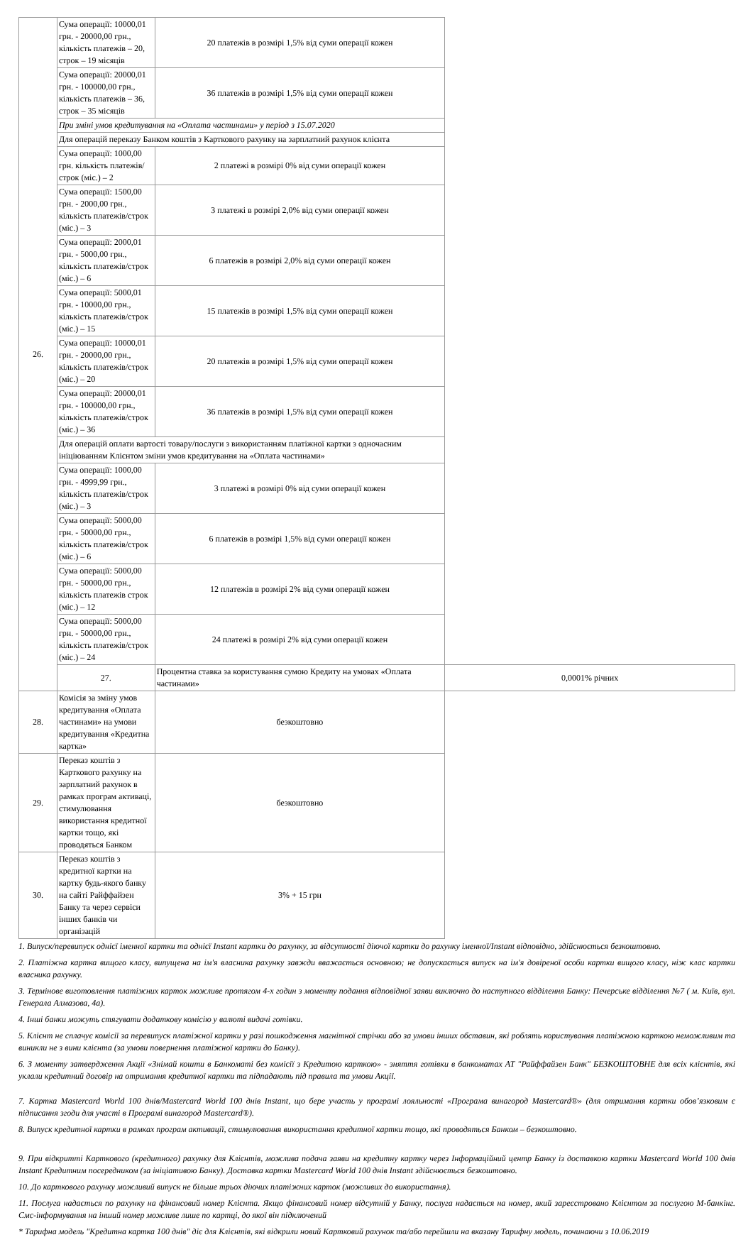| 26. | Сума операції: 10000,01 грн. - 20000,00 грн., кількість платежів – 20, строк – 19 місяців | 20 платежів в розмірі 1,5% від суми операції кожен | |
| | Сума операції: 20000,01 грн. - 100000,00 грн., кількість платежів – 36, строк – 35 місяців | 36 платежів в розмірі 1,5% від суми операції кожен | |
| | При зміні умов кредитування на «Оплата частинами» у період з 15.07.2020 | | |
| | Для операцій переказу Банком коштів з Карткового рахунку на зарплатний рахунок клієнта | | |
| | Сума операції: 1000,00 грн. кількість платежів/строк (міс.) – 2 | 2 платежі в розмірі 0% від суми операції кожен | |
| | Сума операції: 1500,00 грн. - 2000,00 грн., кількість платежів/строк (міс.) – 3 | 3 платежі в розмірі 2,0% від суми операції кожен | |
| | Сума операції: 2000,01 грн. - 5000,00 грн., кількість платежів/строк (міс.) – 6 | 6 платежів в розмірі 2,0% від суми операції кожен | |
| | Сума операції: 5000,01 грн. - 10000,00 грн., кількість платежів/строк (міс.) – 15 | 15 платежів в розмірі 1,5% від суми операції кожен | |
| | Сума операції: 10000,01 грн. - 20000,00 грн., кількість платежів/строк (міс.) – 20 | 20 платежів в розмірі 1,5% від суми операції кожен | |
| | Сума операції: 20000,01 грн. - 100000,00 грн., кількість платежів/строк (міс.) – 36 | 36 платежів в розмірі 1,5% від суми операції кожен | |
| | Для операцій оплати вартості товару/послуги з використанням платіжної картки з одночасним ініціюванням Клієнтом зміни умов кредитування на «Оплата частинами» | | |
| | Сума операції: 1000,00 грн. - 4999,99 грн., кількість платежів/строк (міс.) – 3 | 3 платежі в розмірі 0% від суми операції кожен | |
| | Сума операції: 5000,00 грн. - 50000,00 грн., кількість платежів/строк (міс.) – 6 | 6 платежів в розмірі 1,5% від суми операції кожен | |
| | Сума операції: 5000,00 грн. - 50000,00 грн., кількість платежів строк (міс.) – 12 | 12 платежів в розмірі 2% від суми операції кожен | |
| | Сума операції: 5000,00 грн. - 50000,00 грн., кількість платежів/строк (міс.) – 24 | 24 платежі в розмірі 2% від суми операції кожен | |
| | 27. | Процентна ставка за користування сумою Кредиту на умовах «Оплата частинами» | 0,0001% річних |
| 28. | Комісія за зміну умов кредитування «Оплата частинами» на умови кредитування «Кредитна картка» | безкоштовно | |
| 29. | Переказ коштів з Карткового рахунку на зарплатний рахунок в рамках програм активаці, стимулювання використання кредитної картки тощо, які проводяться Банком | безкоштовно | |
| 30. | Переказ коштів з кредитної картки на картку будь-якого банку на сайті Райффайзен Банку та через сервіси інших банків чи організацій | 3% + 15 грн | |
1. Випуск/перевипуск однієї іменної картки та однієї Instant картки до рахунку, за відсутності діючої картки до рахунку іменної/Instant відповідно, здійснюється безкоштовно.
2. Платіжна картка вищого класу, випущена на ім'я власника рахунку завжди вважається основною; не допускається випуск на ім'я довіреної особи картки вищого класу, ніж клас картки власника рахунку.
3. Термінове виготовлення платіжних карток можливе протягом 4-х годин з моменту подання відповідної заяви виключно до наступного відділення Банку: Печерське відділення №7 ( м. Київ, вул. Генерала Алмазова, 4а).
4. Інші банки можуть стягувати додаткову комісію у валюті видачі готівки.
5. Клієнт не сплачує комісії за перевипуск платіжної картки у разі пошкодження магнітної стрічки або за умови інших обставин, які роблять користування платіжною карткою неможливим та виникли не з вини клієнта (за умови повернення платіжної картки до Банку).
6. З моменту затвердження Акції «Знімай кошти в Банкоматі без комісії з Кредитою карткою» - зняття готівки в банкоматах АТ "Райффайзен Банк" БЕЗКОШТОВНЕ для всіх клієнтів, які уклали кредитний договір на отримання кредитної картки та підпадають під правила та умови Акції.
7. Картка Mastercard World 100 днів/Mastercard World 100 днів Instant, що бере участь у програмі лояльності «Програма винагород Mastercard®» (для отримання картки обов’язковим є підписання згоди для участі в Програмі винагород Mastercard®).
8. Випуск кредитної картки в рамках програм активації, стимулювання використання кредитної картки тощо, які проводяться Банком – безкоштовно.
9. При відкритті Карткового (кредитного) рахунку для Клієнтів, можлива подача заяви на кредитну картку через Інформаційний центр Банку із доставкою картки Mastercard World 100 днів Instant Кредитним посередником (за ініціативою Банку). Доставка картки Mastercard World 100 днів Instant здійснюється безкоштовно.
10. До карткового рахунку можливий випуск не більше трьох діючих платіжних карток (можливих до використання).
11. Послуга надається по рахунку на фінансовий номер Клієнта. Якщо фінансовий номер відсутній у Банку, послуга надається на номер, який зареєстровано Клієнтом за послугою М-банкінг. Смс-інформування на інший номер можливе лише по картці, до якої він підключений
* Тарифна модель "Кредитна картка 100 днів" діє для Клієнтів, які відкрили новий Картковий рахунок та/або перейшли на вказану Тарифну модель, починаючи з 10.06.2019